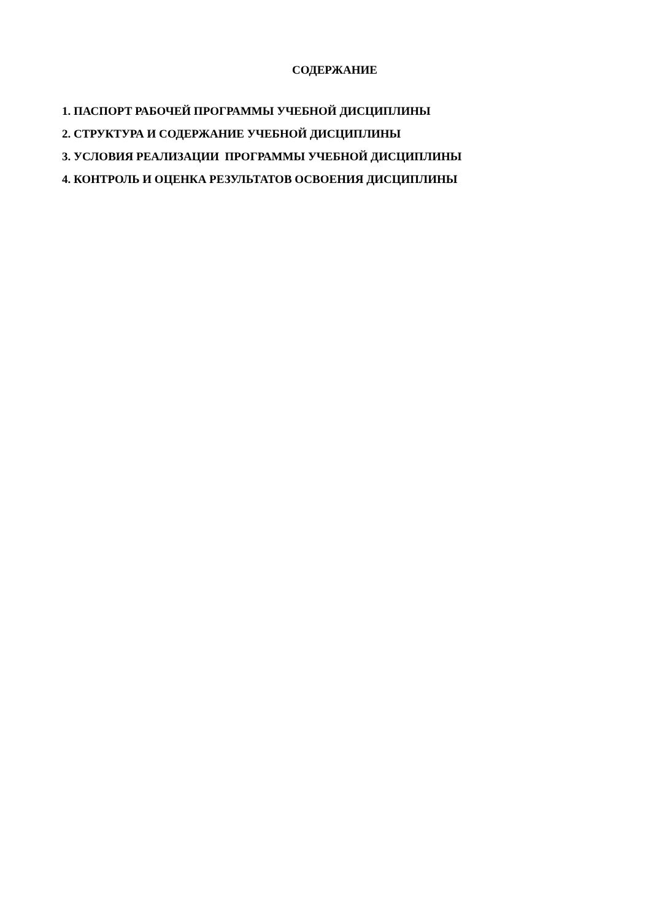СОДЕРЖАНИЕ
1. ПАСПОРТ РАБОЧЕЙ ПРОГРАММЫ УЧЕБНОЙ ДИСЦИПЛИНЫ
2. СТРУКТУРА И СОДЕРЖАНИЕ УЧЕБНОЙ ДИСЦИПЛИНЫ
3. УСЛОВИЯ РЕАЛИЗАЦИИ ПРОГРАММЫ УЧЕБНОЙ ДИСЦИПЛИНЫ
4. КОНТРОЛЬ И ОЦЕНКА РЕЗУЛЬТАТОВ ОСВОЕНИЯ ДИСЦИПЛИНЫ